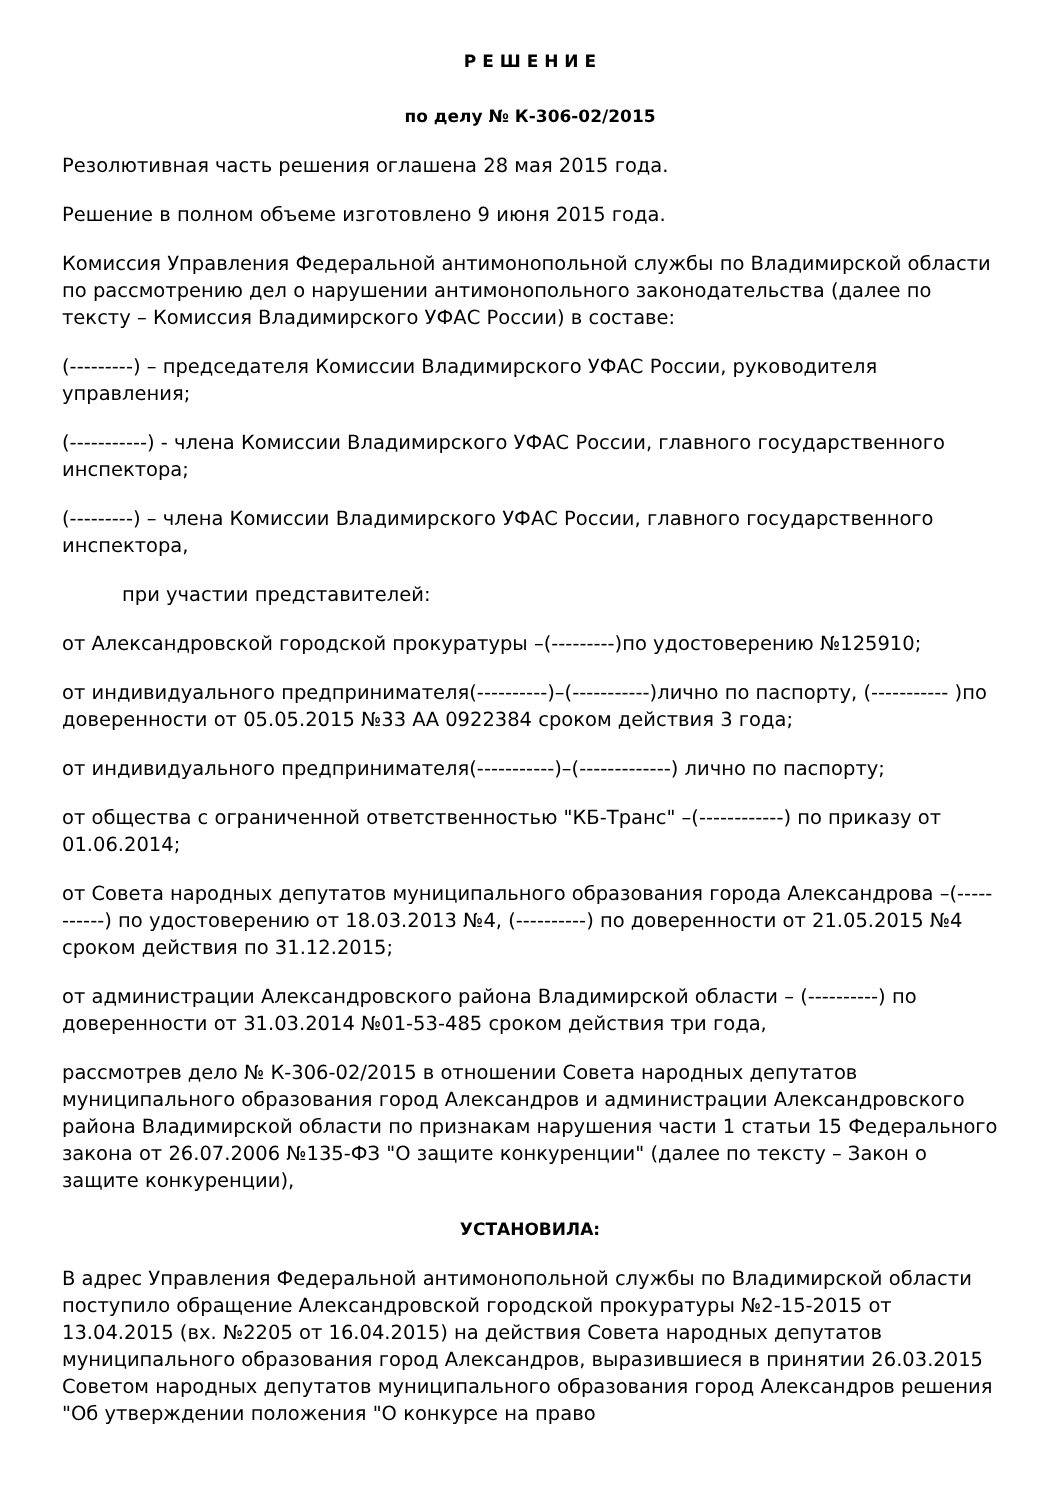Р Е Ш Е Н И Е
по делу № К-306-02/2015
Резолютивная часть решения оглашена 28 мая 2015 года.
Решение в полном объеме изготовлено 9 июня 2015 года.
Комиссия Управления Федеральной антимонопольной службы по Владимирской области по рассмотрению дел о нарушении антимонопольного законодательства (далее по тексту – Комиссия Владимирского УФАС России) в составе:
(---------) – председателя Комиссии Владимирского УФАС России, руководителя управления;
(-----------) - члена Комиссии Владимирского УФАС России, главного государственного инспектора;
(---------) – члена Комиссии Владимирского УФАС России, главного государственного инспектора,
при участии представителей:
от Александровской городской прокуратуры –(---------)по удостоверению №125910;
от индивидуального предпринимателя(----------)–(-----------)лично по паспорту, (----------- )по доверенности от 05.05.2015 №33 АА 0922384 сроком действия 3 года;
от индивидуального предпринимателя(-----------)–(-------------) лично по паспорту;
от общества с ограниченной ответственностью "КБ-Транс" –(------------) по приказу от 01.06.2014;
от Совета народных депутатов муниципального образования города Александрова –(-----------) по удостоверению от 18.03.2013 №4, (----------) по доверенности от 21.05.2015 №4 сроком действия по 31.12.2015;
от администрации Александровского района Владимирской области – (----------) по доверенности от 31.03.2014 №01-53-485 сроком действия три года,
рассмотрев дело № К-306-02/2015 в отношении Совета народных депутатов муниципального образования город Александров и администрации Александровского района Владимирской области по признакам нарушения части 1 статьи 15 Федерального закона от 26.07.2006 №135-ФЗ "О защите конкуренции" (далее по тексту – Закон о защите конкуренции),
УСТАНОВИЛА:
В адрес Управления Федеральной антимонопольной службы по Владимирской области поступило обращение Александровской городской прокуратуры №2-15-2015 от 13.04.2015 (вх. №2205 от 16.04.2015) на действия Совета народных депутатов муниципального образования город Александров, выразившиеся в принятии 26.03.2015 Советом народных депутатов муниципального образования город Александров решения "Об утверждении положения "О конкурсе на право